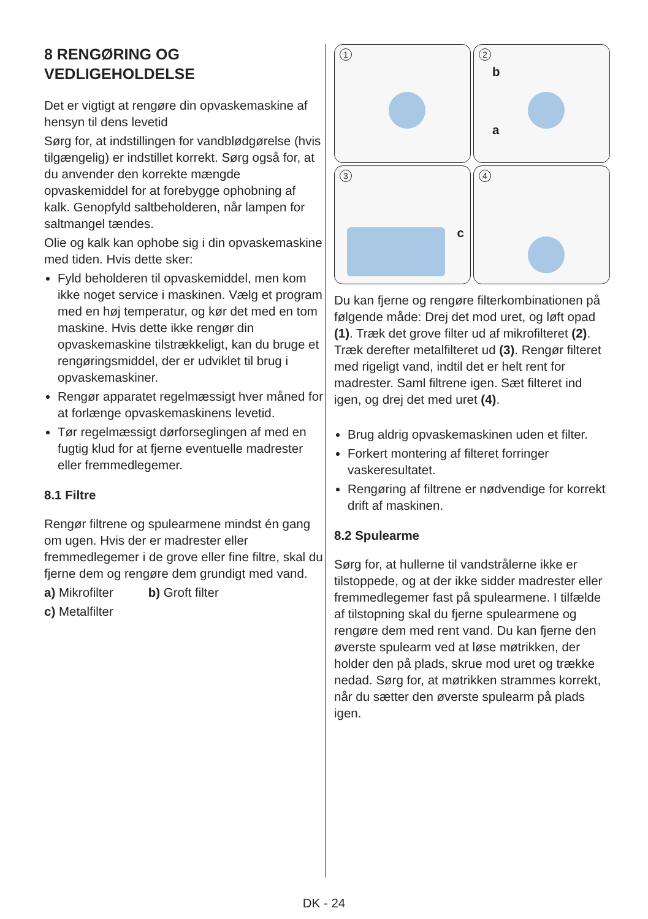8 RENGØRING OG VEDLIGEHOLDELSE
Det er vigtigt at rengøre din opvaskemaskine af hensyn til dens levetid
Sørg for, at indstillingen for vandblødgørelse (hvis tilgængelig) er indstillet korrekt. Sørg også for, at du anvender den korrekte mængde opvaskemiddel for at forebygge ophobning af kalk. Genopfyld saltbeholderen, når lampen for saltmangel tændes.
Olie og kalk kan ophobe sig i din opvaskemaskine med tiden. Hvis dette sker:
Fyld beholderen til opvaskemiddel, men kom ikke noget service i maskinen. Vælg et program med en høj temperatur, og kør det med en tom maskine. Hvis dette ikke rengør din opvaskemaskine tilstrækkeligt, kan du bruge et rengøringsmiddel, der er udviklet til brug i opvaskemaskiner.
Rengør apparatet regelmæssigt hver måned for at forlænge opvaskemaskinens levetid.
Tør regelmæssigt dørforseglingen af med en fugtig klud for at fjerne eventuelle madrester eller fremmedlegemer.
8.1 Filtre
Rengør filtrene og spulearmene mindst én gang om ugen. Hvis der er madrester eller fremmedlegemer i de grove eller fine filtre, skal du fjerne dem og rengøre dem grundigt med vand.
a) Mikrofilter b) Groft filter
c) Metalfilter
1
2
b
a
3
c
4
Du kan fjerne og rengøre filterkombinationen på følgende måde: Drej det mod uret, og løft opad (1). Træk det grove filter ud af mikrofilteret (2). Træk derefter metalfilteret ud (3). Rengør filteret med rigeligt vand, indtil det er helt rent for madrester. Saml filtrene igen. Sæt filteret ind igen, og drej det med uret (4).
Brug aldrig opvaskemaskinen uden et filter.
Forkert montering af filteret forringer vaskeresultatet.
Rengøring af filtrene er nødvendige for korrekt drift af maskinen.
8.2 Spulearme
Sørg for, at hullerne til vandstrålerne ikke er tilstoppede, og at der ikke sidder madrester eller fremmedlegemer fast på spulearmene. I tilfælde af tilstopning skal du fjerne spulearmene og rengøre dem med rent vand. Du kan fjerne den øverste spulearm ved at løse møtrikken, der holder den på plads, skrue mod uret og trække nedad. Sørg for, at møtrikken strammes korrekt, når du sætter den øverste spulearm på plads igen.
DK - 24